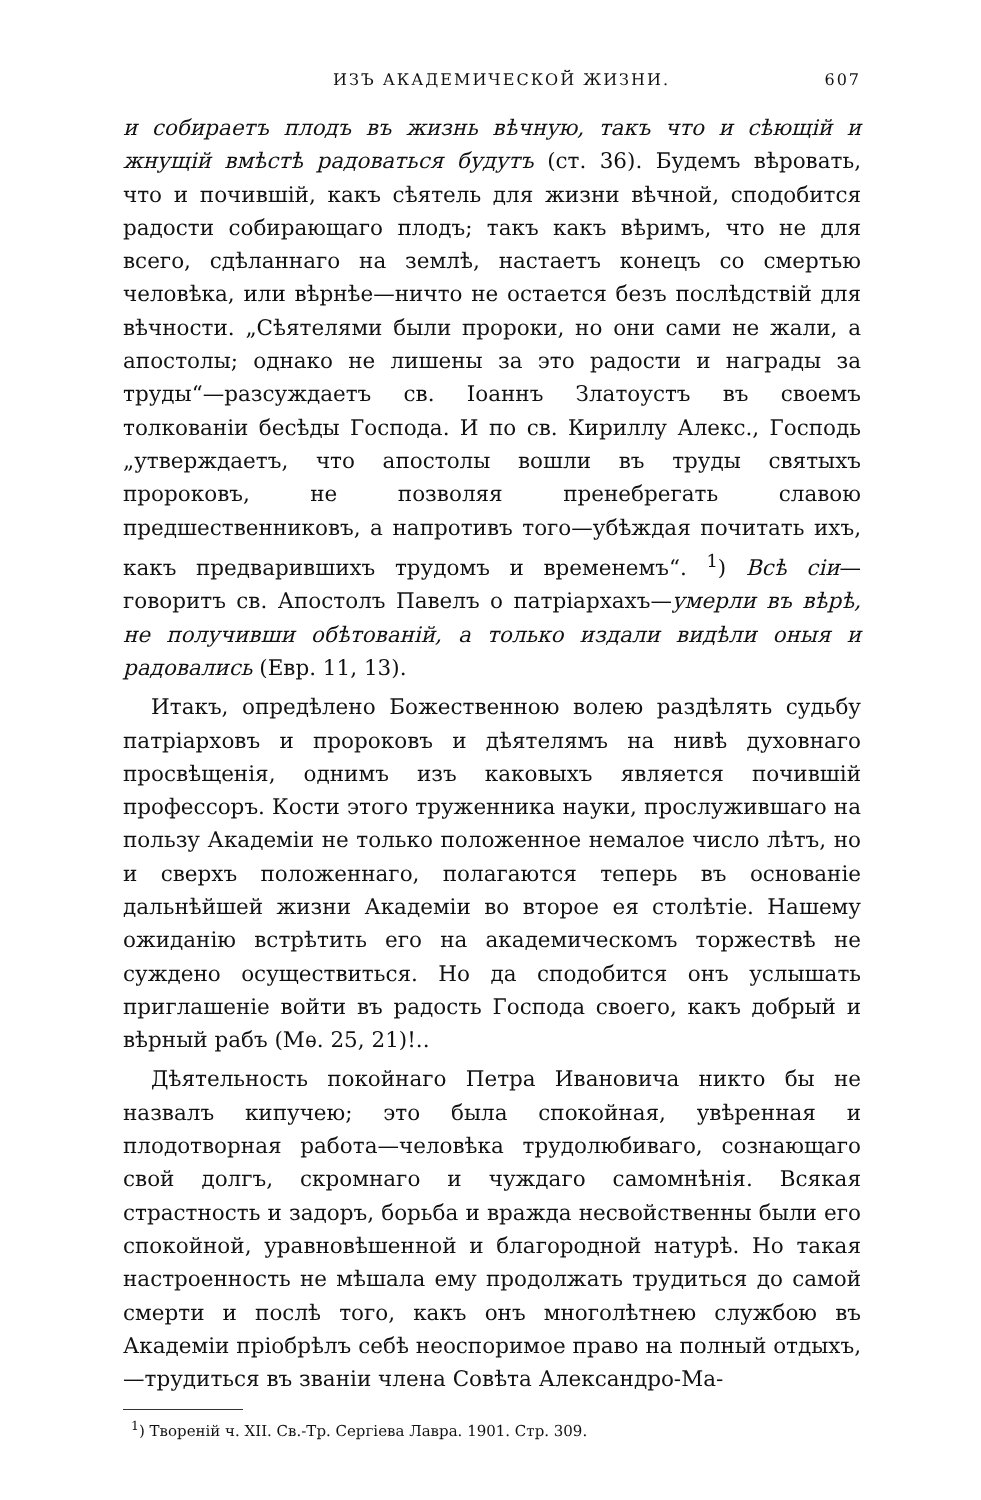ИЗЪ АКАДЕМИЧЕСКОЙ ЖИЗНИ. 607
и собираетъ плодъ въ жизнь вѣчную, такъ что и сѣющій и жнущій вмѣстѣ радоваться будутъ (ст. 36). Будемъ вѣровать, что и почившій, какъ сѣятель для жизни вѣчной, сподобится радости собирающаго плодъ; такъ какъ вѣримъ, что не для всего, сдѣланнаго на землѣ, настаетъ конецъ со смертью человѣка, или вѣрнѣе—ничто не остается безъ послѣдствій для вѣчности. „Сѣятелями были пророки, но они сами не жали, а апостолы; однако не лишены за это радости и награды за труды“—разсуждаетъ св. Іоаннъ Златоустъ въ своемъ толкованіи бесѣды Господа. И по св. Кириллу Алекс., Господь „утверждаетъ, что апостолы вошли въ труды святыхъ пророковъ, не позволяя пренебрегать славою предшественниковъ, а напротивъ того—убѣждая почитать ихъ, какъ предварившихъ трудомъ и временемъ“. <sup>1</sup>) Всѣ сіи—говоритъ св. Апостолъ Павелъ о патріархахъ—умерли въ вѣрѣ, не получивши обѣтованій, а только издали видѣли оныя и радовались (Евр. 11, 13).
Итакъ, опредѣлено Божественною волею раздѣлять судьбу патріарховъ и пророковъ и дѣятелямъ на нивѣ духовнаго просвѣщенія, однимъ изъ каковыхъ является почившій профессоръ. Кости этого труженника науки, прослужившаго на пользу Академіи не только положенное немалое число лѣтъ, но и сверхъ положеннаго, полагаются теперь въ основаніе дальнѣйшей жизни Академіи во второе ея столѣтіе. Нашему ожиданію встрѣтить его на академическомъ торжествѣ не суждено осуществиться. Но да сподобится онъ услышать приглашеніе войти въ радость Господа своего, какъ добрый и вѣрный рабъ (Мѳ. 25, 21)!..
Дѣятельность покойнаго Петра Ивановича никто бы не назвалъ кипучею; это была спокойная, увѣренная и плодотворная работа—человѣка трудолюбиваго, сознающаго свой долгъ, скромнаго и чуждаго самомнѣнія. Всякая страстность и задоръ, борьба и вражда несвойственны были его спокойной, уравновѣшенной и благородной натурѣ. Но такая настроенность не мѣшала ему продолжать трудиться до самой смерти и послѣ того, какъ онъ многолѣтнею службою въ Академіи пріобрѣлъ себѣ неоспоримое право на полный отдыхъ,—трудиться въ званіи члена Совѣта Александро-Ма-
<sup>1</sup>) Твореній ч. XII. Св.-Тр. Сергіева Лавра. 1901. Стр. 309.